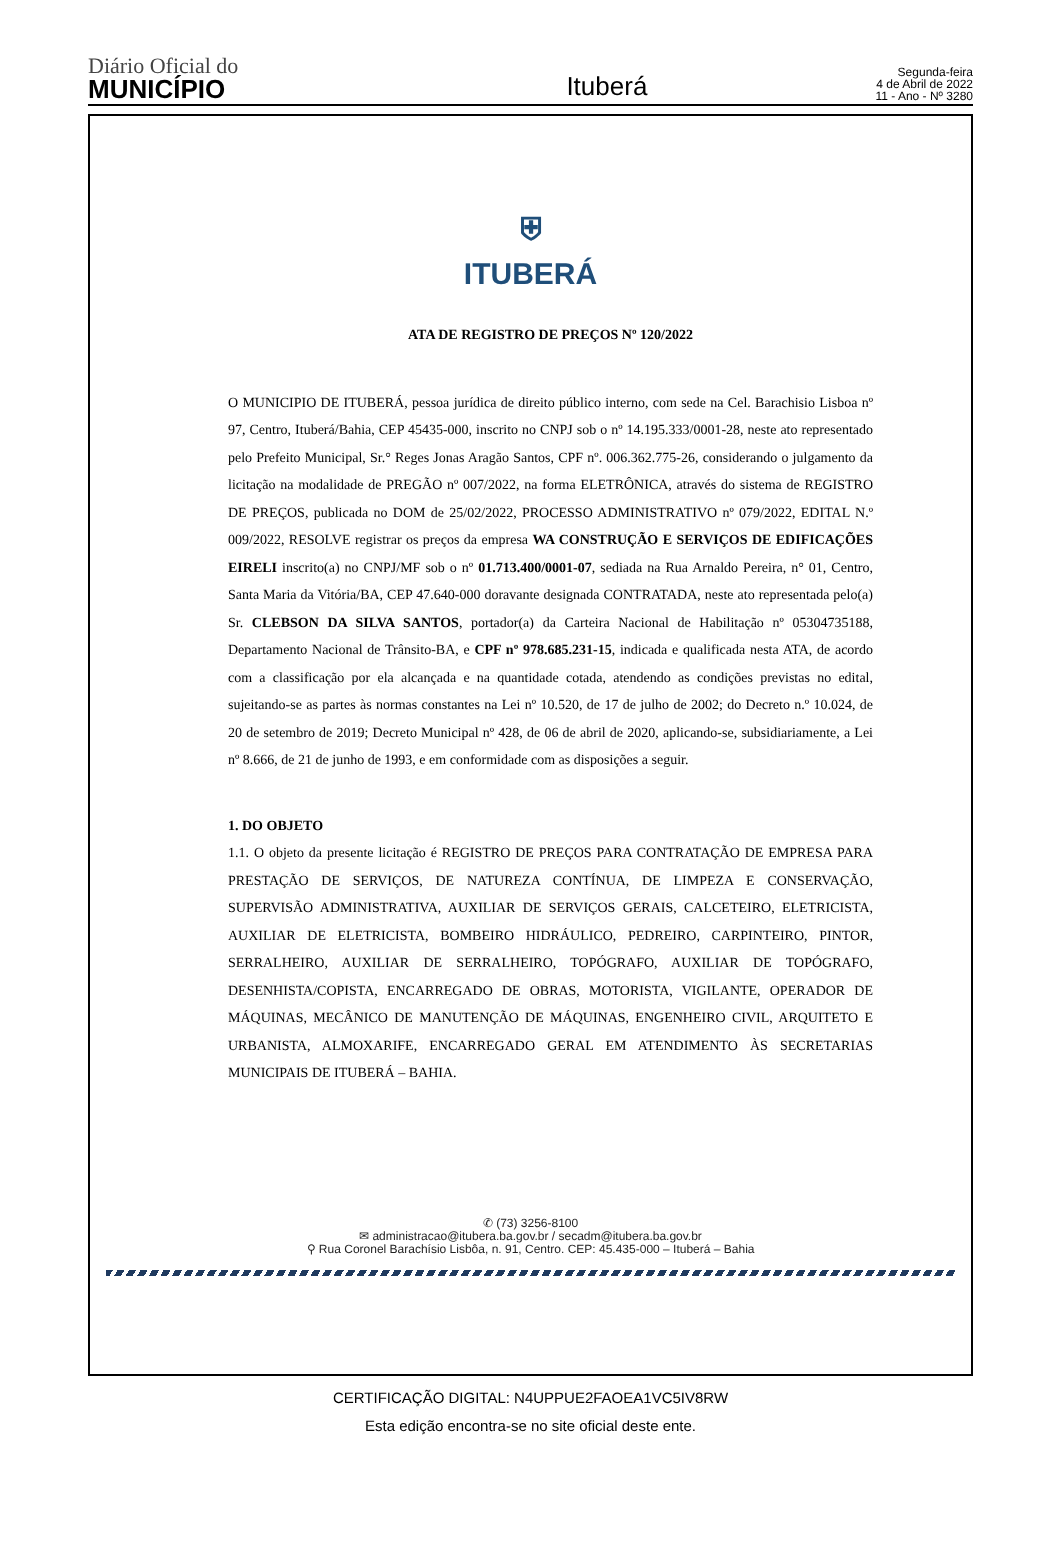Diário Oficial do
MUNICÍPIO
Ituberá
Segunda-feira
4 de Abril de 2022
11 - Ano - Nº 3280
⛨
ITUBERÁ
ATA DE REGISTRO DE PREÇOS Nº 120/2022
O MUNICIPIO DE ITUBERÁ, pessoa jurídica de direito público interno, com sede na Cel. Barachisio Lisboa nº 97, Centro, Ituberá/Bahia, CEP 45435-000, inscrito no CNPJ sob o nº 14.195.333/0001-28, neste ato representado pelo Prefeito Municipal, Sr.° Reges Jonas Aragão Santos, CPF nº. 006.362.775-26, considerando o julgamento da licitação na modalidade de PREGÃO nº 007/2022, na forma ELETRÔNICA, através do sistema de REGISTRO DE PREÇOS, publicada no DOM de 25/02/2022, PROCESSO ADMINISTRATIVO nº 079/2022, EDITAL N.º 009/2022, RESOLVE registrar os preços da empresa WA CONSTRUÇÃO E SERVIÇOS DE EDIFICAÇÕES EIRELI inscrito(a) no CNPJ/MF sob o nº 01.713.400/0001-07, sediada na Rua Arnaldo Pereira, n° 01, Centro, Santa Maria da Vitória/BA, CEP 47.640-000 doravante designada CONTRATADA, neste ato representada pelo(a) Sr. CLEBSON DA SILVA SANTOS, portador(a) da Carteira Nacional de Habilitação nº 05304735188, Departamento Nacional de Trânsito-BA, e CPF nº 978.685.231-15, indicada e qualificada nesta ATA, de acordo com a classificação por ela alcançada e na quantidade cotada, atendendo as condições previstas no edital, sujeitando-se as partes às normas constantes na Lei nº 10.520, de 17 de julho de 2002; do Decreto n.º 10.024, de 20 de setembro de 2019; Decreto Municipal nº 428, de 06 de abril de 2020, aplicando-se, subsidiariamente, a Lei nº 8.666, de 21 de junho de 1993, e em conformidade com as disposições a seguir.
1. DO OBJETO
1.1. O objeto da presente licitação é REGISTRO DE PREÇOS PARA CONTRATAÇÃO DE EMPRESA PARA PRESTAÇÃO DE SERVIÇOS, DE NATUREZA CONTÍNUA, DE LIMPEZA E CONSERVAÇÃO, SUPERVISÃO ADMINISTRATIVA, AUXILIAR DE SERVIÇOS GERAIS, CALCETEIRO, ELETRICISTA, AUXILIAR DE ELETRICISTA, BOMBEIRO HIDRÁULICO, PEDREIRO, CARPINTEIRO, PINTOR, SERRALHEIRO, AUXILIAR DE SERRALHEIRO, TOPÓGRAFO, AUXILIAR DE TOPÓGRAFO, DESENHISTA/COPISTA, ENCARREGADO DE OBRAS, MOTORISTA, VIGILANTE, OPERADOR DE MÁQUINAS, MECÂNICO DE MANUTENÇÃO DE MÁQUINAS, ENGENHEIRO CIVIL, ARQUITETO E URBANISTA, ALMOXARIFE, ENCARREGADO GERAL EM ATENDIMENTO ÀS SECRETARIAS MUNICIPAIS DE ITUBERÁ – BAHIA.
✆ (73) 3256-8100
✉ administracao@itubera.ba.gov.br / secadm@itubera.ba.gov.br
⚲ Rua Coronel Barachísio Lisbôa, n. 91, Centro. CEP: 45.435-000 – Ituberá – Bahia
CERTIFICAÇÃO DIGITAL: N4UPPUE2FAOEA1VC5IV8RW
Esta edição encontra-se no site oficial deste ente.